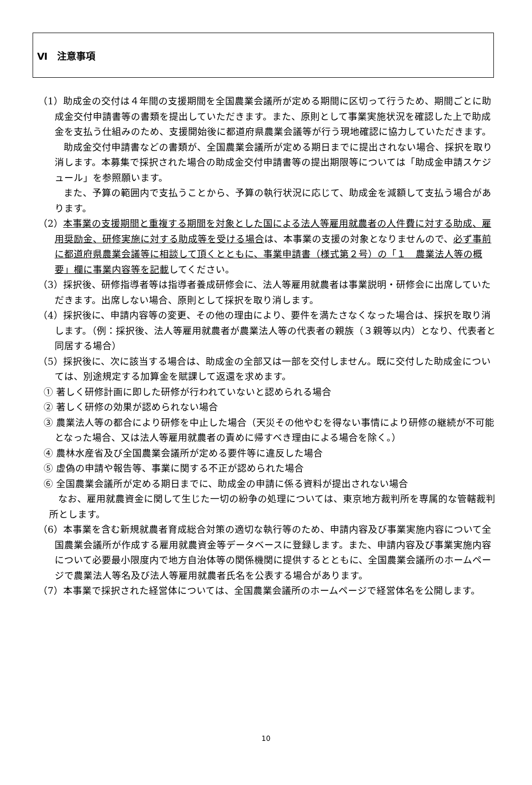Ⅵ　注意事項
（1）助成金の交付は４年間の支援期間を全国農業会議所が定める期間に区切って行うため、期間ごとに助成金交付申請書等の書類を提出していただきます。また、原則として事業実施状況を確認した上で助成金を支払う仕組みのため、支援開始後に都道府県農業会議等が行う現地確認に協力していただきます。
助成金交付申請書などの書類が、全国農業会議所が定める期日までに提出されない場合、採択を取り消します。本募集で採択された場合の助成金交付申請書等の提出期限等については「助成金申請スケジュール」を参照願います。
また、予算の範囲内で支払うことから、予算の執行状況に応じて、助成金を減額して支払う場合があります。
（2）本事業の支援期間と重複する期間を対象とした国による法人等雇用就農者の人件費に対する助成、雇用奨励金、研修実施に対する助成等を受ける場合は、本事業の支援の対象となりませんので、必ず事前に都道府県農業会議等に相談して頂くとともに、事業申請書（様式第２号）の「１　農業法人等の概要」欄に事業内容等を記載してください。
（3）採択後、研修指導者等は指導者養成研修会に、法人等雇用就農者は事業説明・研修会に出席していただきます。出席しない場合、原則として採択を取り消します。
（4）採択後に、申請内容等の変更、その他の理由により、要件を満たさなくなった場合は、採択を取り消します。（例：採択後、法人等雇用就農者が農業法人等の代表者の親族（３親等以内）となり、代表者と同居する場合）
（5）採択後に、次に該当する場合は、助成金の全部又は一部を交付しません。既に交付した助成金については、別途規定する加算金を賦課して返還を求めます。
① 著しく研修計画に即した研修が行われていないと認められる場合
② 著しく研修の効果が認められない場合
③ 農業法人等の都合により研修を中止した場合（天災その他やむを得ない事情により研修の継続が不可能となった場合、又は法人等雇用就農者の責めに帰すべき理由による場合を除く。）
④ 農林水産省及び全国農業会議所が定める要件等に違反した場合
⑤ 虚偽の申請や報告等、事業に関する不正が認められた場合
⑥ 全国農業会議所が定める期日までに、助成金の申請に係る資料が提出されない場合
なお、雇用就農資金に関して生じた一切の紛争の処理については、東京地方裁判所を専属的な管轄裁判所とします。
（6）本事業を含む新規就農者育成総合対策の適切な執行等のため、申請内容及び事業実施内容について全国農業会議所が作成する雇用就農資金等データベースに登録します。また、申請内容及び事業実施内容について必要最小限度内で地方自治体等の関係機関に提供するとともに、全国農業会議所のホームページで農業法人等名及び法人等雇用就農者氏名を公表する場合があります。
（7）本事業で採択された経営体については、全国農業会議所のホームページで経営体名を公開します。
10